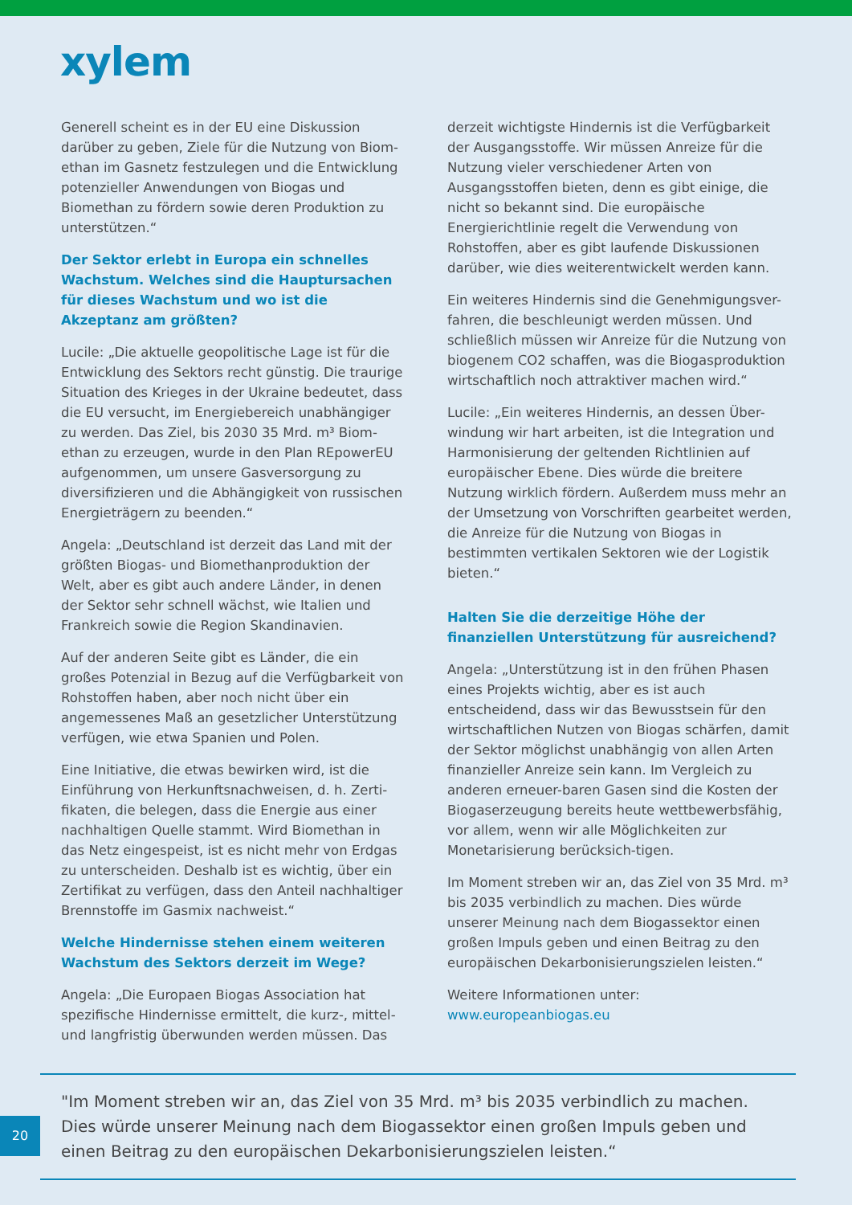xylem
Generell scheint es in der EU eine Diskussion darüber zu geben, Ziele für die Nutzung von Biom-ethan im Gasnetz festzulegen und die Entwicklung potenzieller Anwendungen von Biogas und Biomethan zu fördern sowie deren Produktion zu unterstützen.“
Der Sektor erlebt in Europa ein schnelles Wachstum. Welches sind die Hauptursachen für dieses Wachstum und wo ist die Akzeptanz am größten?
Lucile: „Die aktuelle geopolitische Lage ist für die Entwicklung des Sektors recht günstig. Die traurige Situation des Krieges in der Ukraine bedeutet, dass die EU versucht, im Energiebereich unabhängiger zu werden. Das Ziel, bis 2030 35 Mrd. m³ Biom-ethan zu erzeugen, wurde in den Plan REpowerEU aufgenommen, um unsere Gasversorgung zu diversifizieren und die Abhängigkeit von russischen Energieträgern zu beenden.“
Angela: „Deutschland ist derzeit das Land mit der größten Biogas- und Biomethanproduktion der Welt, aber es gibt auch andere Länder, in denen der Sektor sehr schnell wächst, wie Italien und Frankreich sowie die Region Skandinavien.
Auf der anderen Seite gibt es Länder, die ein großes Potenzial in Bezug auf die Verfügbarkeit von Rohstoffen haben, aber noch nicht über ein angemessenes Maß an gesetzlicher Unterstützung verfügen, wie etwa Spanien und Polen.
Eine Initiative, die etwas bewirken wird, ist die Einführung von Herkunftsnachweisen, d. h. Zerti-fikaten, die belegen, dass die Energie aus einer nachhaltigen Quelle stammt. Wird Biomethan in das Netz eingespeist, ist es nicht mehr von Erdgas zu unterscheiden. Deshalb ist es wichtig, über ein Zertifikat zu verfügen, dass den Anteil nachhaltiger Brennstoffe im Gasmix nachweist.“
Welche Hindernisse stehen einem weiteren Wachstum des Sektors derzeit im Wege?
Angela: „Die Europaen Biogas Association hat spezifische Hindernisse ermittelt, die kurz-, mittel- und langfristig überwunden werden müssen. Das
derzeit wichtigste Hindernis ist die Verfügbarkeit der Ausgangsstoffe. Wir müssen Anreize für die Nutzung vieler verschiedener Arten von Ausgangsstoffen bieten, denn es gibt einige, die nicht so bekannt sind. Die europäische Energierichtlinie regelt die Verwendung von Rohstoffen, aber es gibt laufende Diskussionen darüber, wie dies weiterentwickelt werden kann.
Ein weiteres Hindernis sind die Genehmigungsver-fahren, die beschleunigt werden müssen. Und schließlich müssen wir Anreize für die Nutzung von biogenem CO2 schaffen, was die Biogasproduktion wirtschaftlich noch attraktiver machen wird.“
Lucile: „Ein weiteres Hindernis, an dessen Über-windung wir hart arbeiten, ist die Integration und Harmonisierung der geltenden Richtlinien auf europäischer Ebene. Dies würde die breitere Nutzung wirklich fördern. Außerdem muss mehr an der Umsetzung von Vorschriften gearbeitet werden, die Anreize für die Nutzung von Biogas in bestimmten vertikalen Sektoren wie der Logistik bieten.“
Halten Sie die derzeitige Höhe der finanziellen Unterstützung für ausreichend?
Angela: „Unterstützung ist in den frühen Phasen eines Projekts wichtig, aber es ist auch entscheidend, dass wir das Bewusstsein für den wirtschaftlichen Nutzen von Biogas schärfen, damit der Sektor möglichst unabhängig von allen Arten finanzieller Anreize sein kann. Im Vergleich zu anderen erneuer-baren Gasen sind die Kosten der Biogaserzeugung bereits heute wettbewerbsfähig, vor allem, wenn wir alle Möglichkeiten zur Monetarisierung berücksich-tigen.
Im Moment streben wir an, das Ziel von 35 Mrd. m³ bis 2035 verbindlich zu machen. Dies würde unserer Meinung nach dem Biogassektor einen großen Impuls geben und einen Beitrag zu den europäischen Dekarbonisierungszielen leisten.“
Weitere Informationen unter:
www.europeanbiogas.eu
"Im Moment streben wir an, das Ziel von 35 Mrd. m³ bis 2035 verbindlich zu machen. Dies würde unserer Meinung nach dem Biogassektor einen großen Impuls geben und einen Beitrag zu den europäischen Dekarbonisierungszielen leisten.“
20